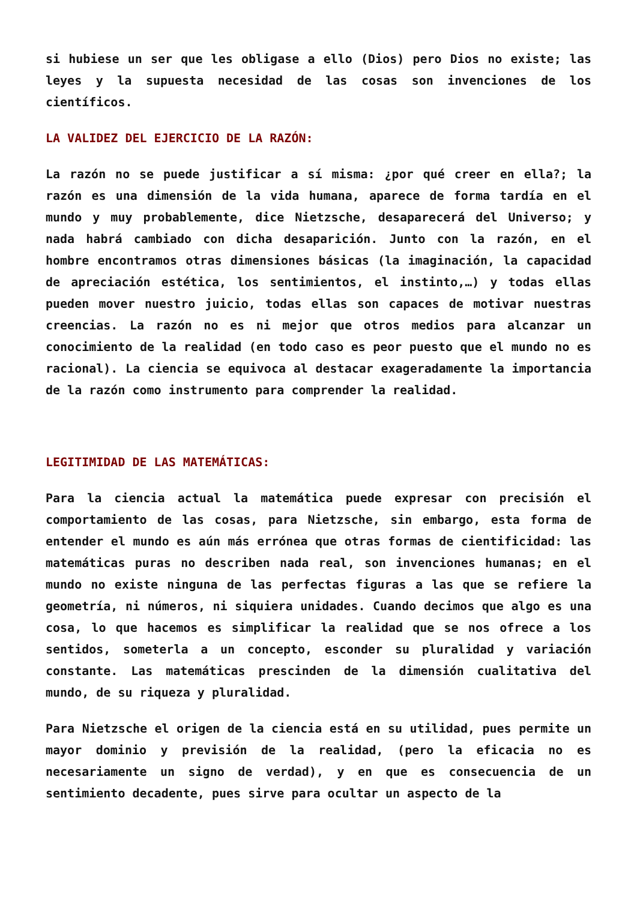si hubiese un ser que les obligase a ello (Dios) pero Dios no existe; las leyes y la supuesta necesidad de las cosas son invenciones de los científicos.
LA VALIDEZ DEL EJERCICIO DE LA RAZÓN:
La razón no se puede justificar a sí misma: ¿por qué creer en ella?; la razón es una dimensión de la vida humana, aparece de forma tardía en el mundo y muy probablemente, dice Nietzsche, desaparecerá del Universo; y nada habrá cambiado con dicha desaparición. Junto con la razón, en el hombre encontramos otras dimensiones básicas (la imaginación, la capacidad de apreciación estética, los sentimientos, el instinto,…) y todas ellas pueden mover nuestro juicio, todas ellas son capaces de motivar nuestras creencias. La razón no es ni mejor que otros medios para alcanzar un conocimiento de la realidad (en todo caso es peor puesto que el mundo no es racional). La ciencia se equivoca al destacar exageradamente la importancia de la razón como instrumento para comprender la realidad.
LEGITIMIDAD DE LAS MATEMÁTICAS:
Para la ciencia actual la matemática puede expresar con precisión el comportamiento de las cosas, para Nietzsche, sin embargo, esta forma de entender el mundo es aún más errónea que otras formas de cientificidad: las matemáticas puras no describen nada real, son invenciones humanas; en el mundo no existe ninguna de las perfectas figuras a las que se refiere la geometría, ni números, ni siquiera unidades. Cuando decimos que algo es una cosa, lo que hacemos es simplificar la realidad que se nos ofrece a los sentidos, someterla a un concepto, esconder su pluralidad y variación constante. Las matemáticas prescinden de la dimensión cualitativa del mundo, de su riqueza y pluralidad.
Para Nietzsche el origen de la ciencia está en su utilidad, pues permite un mayor dominio y previsión de la realidad, (pero la eficacia no es necesariamente un signo de verdad), y en que es consecuencia de un sentimiento decadente, pues sirve para ocultar un aspecto de la